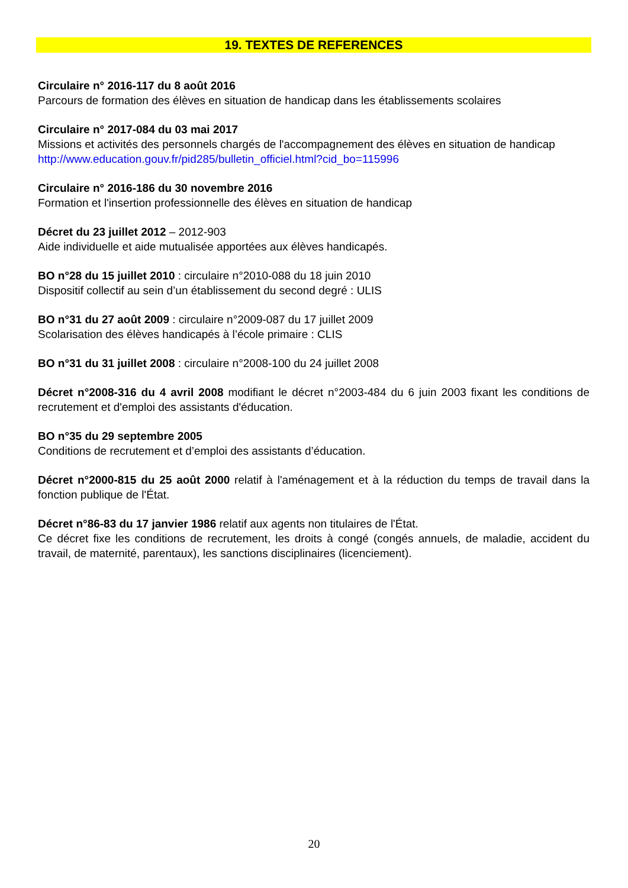19. TEXTES DE REFERENCES
Circulaire n° 2016-117 du 8 août 2016
Parcours de formation des élèves en situation de handicap dans les établissements scolaires
Circulaire n° 2017-084 du 03 mai 2017
Missions et activités des personnels chargés de l'accompagnement des élèves en situation de handicap
http://www.education.gouv.fr/pid285/bulletin_officiel.html?cid_bo=115996
Circulaire n° 2016-186 du 30 novembre 2016
Formation et l'insertion professionnelle des élèves en situation de handicap
Décret du 23 juillet 2012 – 2012-903
Aide individuelle et aide mutualisée apportées aux élèves handicapés.
BO n°28 du 15 juillet 2010 : circulaire n°2010-088 du 18 juin 2010
Dispositif collectif au sein d’un établissement du second degré : ULIS
BO n°31 du 27 août 2009 : circulaire n°2009-087 du 17 juillet 2009
Scolarisation des élèves handicapés à l’école primaire : CLIS
BO n°31 du 31 juillet 2008 : circulaire n°2008-100 du 24 juillet 2008
Décret n°2008-316 du 4 avril 2008 modifiant le décret n°2003-484 du 6 juin 2003 fixant les conditions de recrutement et d'emploi des assistants d'éducation.
BO n°35 du 29 septembre 2005
Conditions de recrutement et d’emploi des assistants d’éducation.
Décret n°2000-815 du 25 août 2000 relatif à l'aménagement et à la réduction du temps de travail dans la fonction publique de l'État.
Décret n°86-83 du 17 janvier 1986 relatif aux agents non titulaires de l'État.
Ce décret fixe les conditions de recrutement, les droits à congé (congés annuels, de maladie, accident du travail, de maternité, parentaux), les sanctions disciplinaires (licenciement).
20